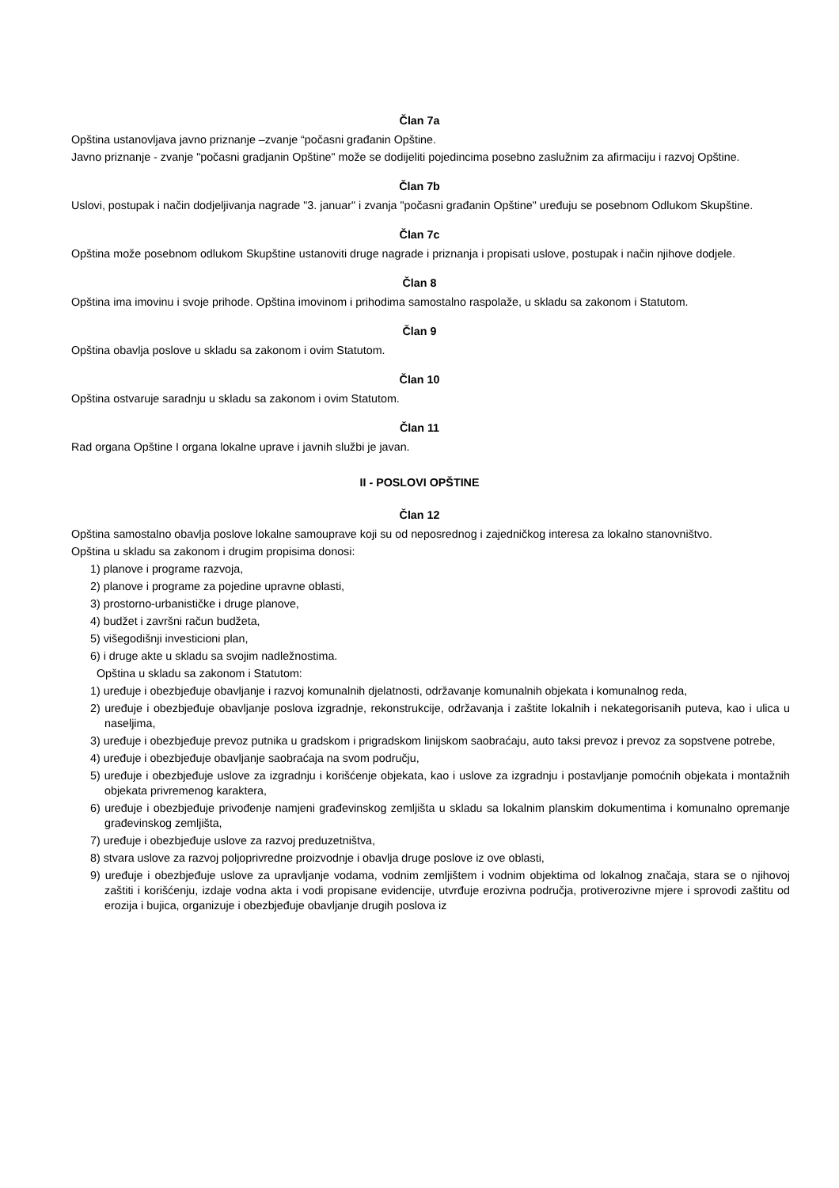Član 7a
Opština ustanovljava javno priznanje –zvanje “počasni građanin Opštine.
Javno priznanje - zvanje "počasni gradjanin Opštine" može se dodijeliti pojedincima posebno zaslužnim za afirmaciju i razvoj Opštine.
Član 7b
Uslovi, postupak i način dodjeljivanja nagrade "3. januar" i zvanja "počasni građanin Opštine" uređuju se posebnom Odlukom Skupštine.
Član 7c
Opština može posebnom odlukom Skupštine ustanoviti druge nagrade i priznanja i propisati uslove, postupak i način njihove dodjele.
Član 8
Opština ima imovinu i svoje prihode. Opština imovinom i prihodima samostalno raspolaže, u skladu sa zakonom i Statutom.
Član 9
Opština obavlja poslove u skladu sa zakonom i ovim Statutom.
Član 10
Opština ostvaruje saradnju u skladu sa zakonom i ovim Statutom.
Član 11
Rad organa Opštine I organa lokalne uprave i javnih službi je javan.
II - POSLOVI OPŠTINE
Član 12
Opština samostalno obavlja poslove lokalne samouprave koji su od neposrednog i zajedničkog interesa za lokalno stanovništvo.
Opština u skladu sa zakonom i drugim propisima donosi:
1) planove i programe razvoja,
2) planove i programe za pojedine upravne oblasti,
3) prostorno-urbanističke i druge planove,
4) budžet i završni račun budžeta,
5) višegodišnji investicioni plan,
6) i druge akte u skladu sa svojim nadležnostima.
Opština u skladu sa zakonom i Statutom:
1) uređuje i obezbjeđuje obavljanje i razvoj komunalnih djelatnosti, održavanje komunalnih objekata i komunalnog reda,
2) uređuje i obezbjeđuje obavljanje poslova izgradnje, rekonstrukcije, održavanja i zaštite lokalnih i nekategorisanih puteva, kao i ulica u naseljima,
3) uređuje i obezbjeđuje prevoz putnika u gradskom i prigradskom linijskom saobraćaju, auto taksi prevoz i prevoz za sopstvene potrebe,
4) uređuje i obezbjeđuje obavljanje saobraćaja na svom području,
5) uređuje i obezbjeđuje uslove za izgradnju i korišćenje objekata, kao i uslove za izgradnju i postavljanje pomoćnih objekata i montažnih objekata privremenog karaktera,
6) uređuje i obezbjeđuje privođenje namjeni građevinskog zemljišta u skladu sa lokalnim planskim dokumentima i komunalno opremanje građevinskog zemljišta,
7) uređuje i obezbjeđuje uslove za razvoj preduzetništva,
8) stvara uslove za razvoj poljoprivredne proizvodnje i obavlja druge poslove iz ove oblasti,
9) uređuje i obezbjeđuje uslove za upravljanje vodama, vodnim zemljištem i vodnim objektima od lokalnog značaja, stara se o njihovoj zaštiti i korišćenju, izdaje vodna akta i vodi propisane evidencije, utvrđuje erozivna područja, protiverozivne mjere i sprovodi zaštitu od erozija i bujica, organizuje i obezbjeđuje obavljanje drugih poslova iz